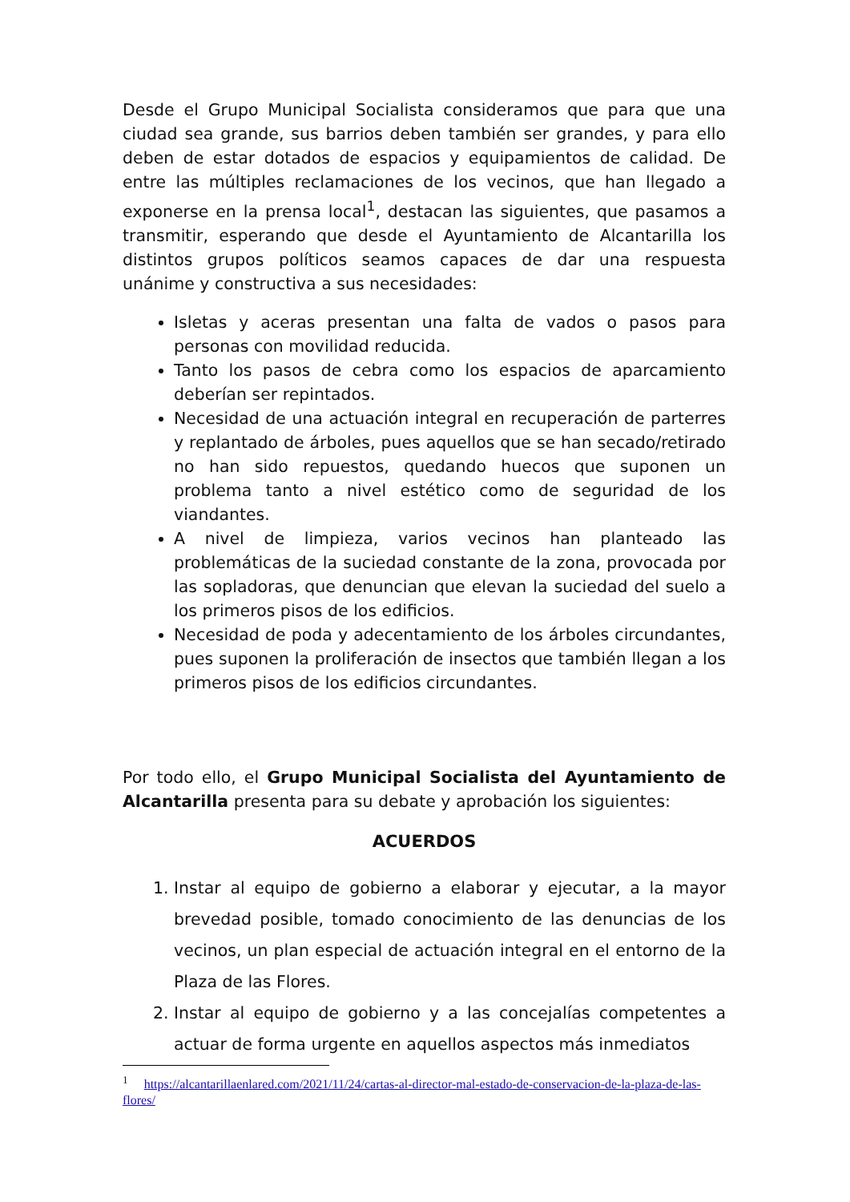Desde el Grupo Municipal Socialista consideramos que para que una ciudad sea grande, sus barrios deben también ser grandes, y para ello deben de estar dotados de espacios y equipamientos de calidad. De entre las múltiples reclamaciones de los vecinos, que han llegado a exponerse en la prensa local<sup>1</sup>, destacan las siguientes, que pasamos a transmitir, esperando que desde el Ayuntamiento de Alcantarilla los distintos grupos políticos seamos capaces de dar una respuesta unánime y constructiva a sus necesidades:
Isletas y aceras presentan una falta de vados o pasos para personas con movilidad reducida.
Tanto los pasos de cebra como los espacios de aparcamiento deberían ser repintados.
Necesidad de una actuación integral en recuperación de parterres y replantado de árboles, pues aquellos que se han secado/retirado no han sido repuestos, quedando huecos que suponen un problema tanto a nivel estético como de seguridad de los viandantes.
A nivel de limpieza, varios vecinos han planteado las problemáticas de la suciedad constante de la zona, provocada por las sopladoras, que denuncian que elevan la suciedad del suelo a los primeros pisos de los edificios.
Necesidad de poda y adecentamiento de los árboles circundantes, pues suponen la proliferación de insectos que también llegan a los primeros pisos de los edificios circundantes.
Por todo ello, el Grupo Municipal Socialista del Ayuntamiento de Alcantarilla presenta para su debate y aprobación los siguientes:
ACUERDOS
1. Instar al equipo de gobierno a elaborar y ejecutar, a la mayor brevedad posible, tomado conocimiento de las denuncias de los vecinos, un plan especial de actuación integral en el entorno de la Plaza de las Flores.
2. Instar al equipo de gobierno y a las concejalías competentes a actuar de forma urgente en aquellos aspectos más inmediatos
<sup>1</sup> https://alcantarillaenlared.com/2021/11/24/cartas-al-director-mal-estado-de-conservacion-de-la-plaza-de-las-flores/